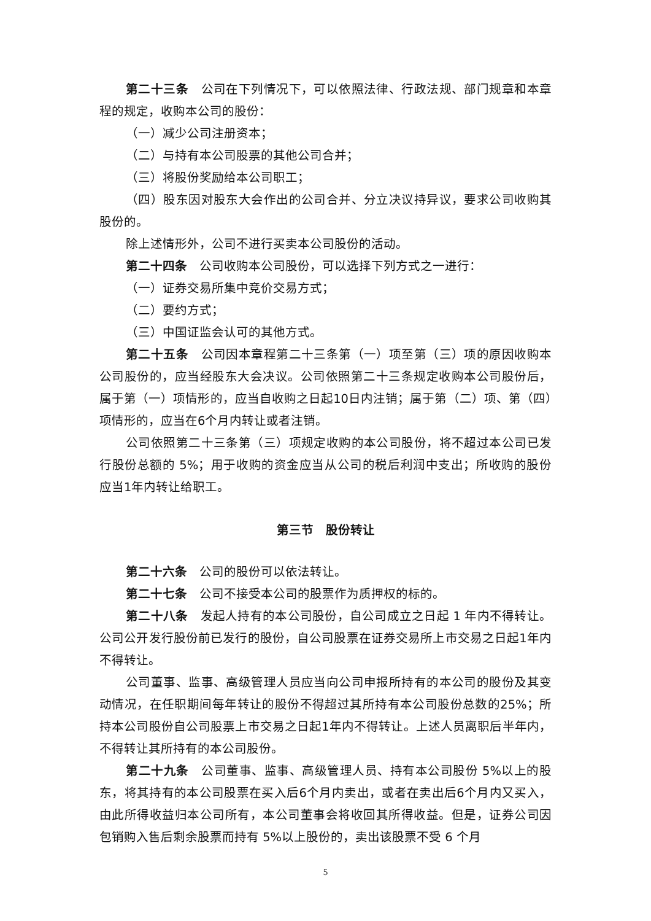第二十三条　公司在下列情况下，可以依照法律、行政法规、部门规章和本章程的规定，收购本公司的股份：
（一）减少公司注册资本；
（二）与持有本公司股票的其他公司合并；
（三）将股份奖励给本公司职工；
（四）股东因对股东大会作出的公司合并、分立决议持异议，要求公司收购其股份的。
除上述情形外，公司不进行买卖本公司股份的活动。
第二十四条　公司收购本公司股份，可以选择下列方式之一进行：
（一）证券交易所集中竞价交易方式；
（二）要约方式；
（三）中国证监会认可的其他方式。
第二十五条　公司因本章程第二十三条第（一）项至第（三）项的原因收购本公司股份的，应当经股东大会决议。公司依照第二十三条规定收购本公司股份后，属于第（一）项情形的，应当自收购之日起10日内注销；属于第（二）项、第（四）项情形的，应当在6个月内转让或者注销。
公司依照第二十三条第（三）项规定收购的本公司股份，将不超过本公司已发行股份总额的 5%；用于收购的资金应当从公司的税后利润中支出；所收购的股份应当1年内转让给职工。
第三节　股份转让
第二十六条　公司的股份可以依法转让。
第二十七条　公司不接受本公司的股票作为质押权的标的。
第二十八条　发起人持有的本公司股份，自公司成立之日起 1 年内不得转让。公司公开发行股份前已发行的股份，自公司股票在证券交易所上市交易之日起1年内不得转让。
公司董事、监事、高级管理人员应当向公司申报所持有的本公司的股份及其变动情况，在任职期间每年转让的股份不得超过其所持有本公司股份总数的25%；所持本公司股份自公司股票上市交易之日起1年内不得转让。上述人员离职后半年内，不得转让其所持有的本公司股份。
第二十九条　公司董事、监事、高级管理人员、持有本公司股份 5%以上的股东，将其持有的本公司股票在买入后6个月内卖出，或者在卖出后6个月内又买入，由此所得收益归本公司所有，本公司董事会将收回其所得收益。但是，证券公司因包销购入售后剩余股票而持有 5%以上股份的，卖出该股票不受 6 个月
5